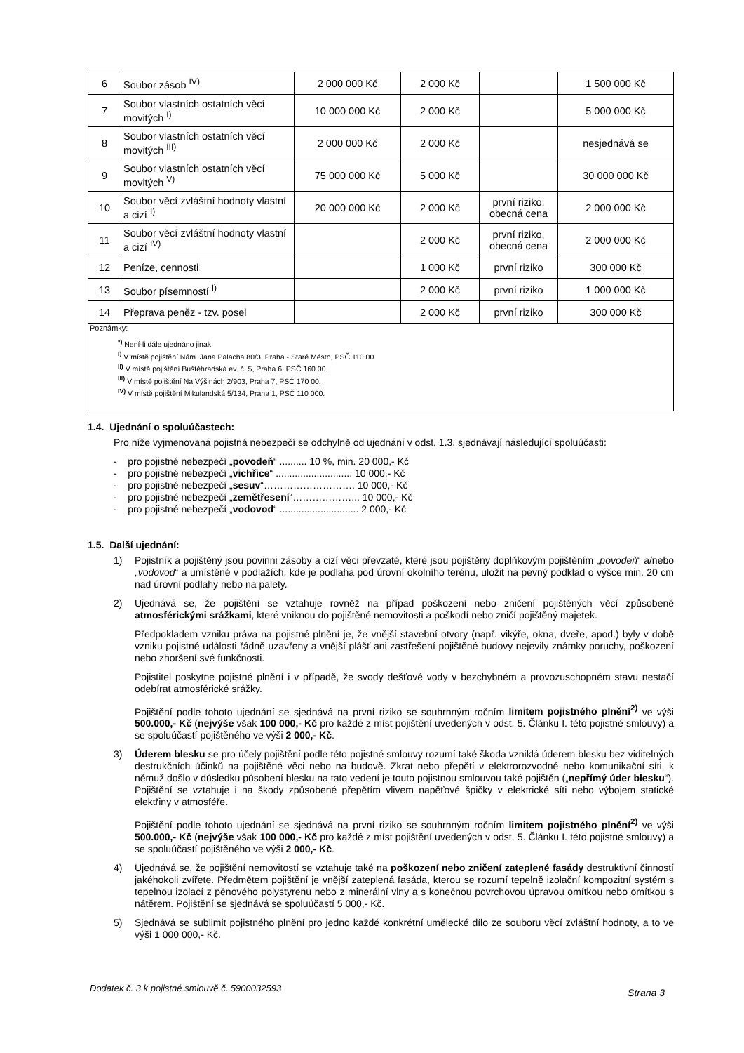| 6 | Soubor zásob <sup>IV)</sup> | 2 000 000 Kč | 2 000 Kč | | 1 500 000 Kč |
| 7 | Soubor vlastních ostatních věcí movitých <sup>I)</sup> | 10 000 000 Kč | 2 000 Kč | | 5 000 000 Kč |
| 8 | Soubor vlastních ostatních věcí movitých <sup>III)</sup> | 2 000 000 Kč | 2 000 Kč | | nesjednává se |
| 9 | Soubor vlastních ostatních věcí movitých <sup>V)</sup> | 75 000 000 Kč | 5 000 Kč | | 30 000 000 Kč |
| 10 | Soubor věcí zvláštní hodnoty vlastní a cizí <sup>I)</sup> | 20 000 000 Kč | 2 000 Kč | první riziko, obecná cena | 2 000 000 Kč |
| 11 | Soubor věcí zvláštní hodnoty vlastní a cizí <sup>IV)</sup> | | 2 000 Kč | první riziko, obecná cena | 2 000 000 Kč |
| 12 | Peníze, cennosti | | 1 000 Kč | první riziko | 300 000 Kč |
| 13 | Soubor písemností <sup>I)</sup> | | 2 000 Kč | první riziko | 1 000 000 Kč |
| 14 | Přeprava peněz - tzv. posel | | 2 000 Kč | první riziko | 300 000 Kč |
| Poznámky: <sup>*)</sup> Není-li dále ujednáno jinak. <sup>I)</sup> V místě pojištění Nám. Jana Palacha 80/3, Praha - Staré Město, PSČ 110 00. <sup>II)</sup> V místě pojištění Buštěhradská ev. č. 5, Praha 6, PSČ 160 00. <sup>III)</sup> V místě pojištění Na Výšinách 2/903, Praha 7, PSČ 170 00. <sup>IV)</sup> V místě pojištění Mikulandská 5/134, Praha 1, PSČ 110 000. | | | | | |
1.4. Ujednání o spoluúčastech:
Pro níže vyjmenovaná pojistná nebezpečí se odchylně od ujednání v odst. 1.3. sjednávají následující spoluúčasti:
- pro pojistné nebezpečí „povodeň“ .......... 10 %, min. 20 000,- Kč
- pro pojistné nebezpečí „vichřice“ ............................ 10 000,- Kč
- pro pojistné nebezpečí „sesuv“………………………. 10 000,- Kč
- pro pojistné nebezpečí „zemětřesení“………………... 10 000,- Kč
- pro pojistné nebezpečí „vodovod“ ............................. 2 000,- Kč
1.5. Další ujednání:
1)
Pojistník a pojištěný jsou povinni zásoby a cizí věci převzaté, které jsou pojištěny doplňkovým pojištěním „povodeň“ a/nebo „vodovod“ a umístěné v podlažích, kde je podlaha pod úrovní okolního terénu, uložit na pevný podklad o výšce min. 20 cm nad úrovní podlahy nebo na palety.
2)
Ujednává se, že pojištění se vztahuje rovněž na případ poškození nebo zničení pojištěných věcí způsobené atmosférickými srážkami, které vniknou do pojištěné nemovitosti a poškodí nebo zničí pojištěný majetek.
Předpokladem vzniku práva na pojistné plnění je, že vnější stavební otvory (např. vikýře, okna, dveře, apod.) byly v době vzniku pojistné události řádně uzavřeny a vnější plášť ani zastřešení pojištěné budovy nejevily známky poruchy, poškození nebo zhoršení své funkčnosti.
Pojistitel poskytne pojistné plnění i v případě, že svody dešťové vody v bezchybném a provozuschopném stavu nestačí odebírat atmosférické srážky.
Pojištění podle tohoto ujednání se sjednává na první riziko se souhrnným ročním limitem pojistného plnění<sup>2)</sup> ve výši 500.000,- Kč (nejvýše však 100 000,- Kč pro každé z míst pojištění uvedených v odst. 5. Článku I. této pojistné smlouvy) a se spoluúčastí pojištěného ve výši 2 000,- Kč.
3)
Úderem blesku se pro účely pojištění podle této pojistné smlouvy rozumí také škoda vzniklá úderem blesku bez viditelných destrukčních účinků na pojištěné věci nebo na budově. Zkrat nebo přepětí v elektrorozvodné nebo komunikační síti, k němuž došlo v důsledku působení blesku na tato vedení je touto pojistnou smlouvou také pojištěn („nepřímý úder blesku“). Pojištění se vztahuje i na škody způsobené přepětím vlivem napěťové špičky v elektrické síti nebo výbojem statické elektřiny v atmosféře.
Pojištění podle tohoto ujednání se sjednává na první riziko se souhrnným ročním limitem pojistného plnění<sup>2)</sup> ve výši 500.000,- Kč (nejvýše však 100 000,- Kč pro každé z míst pojištění uvedených v odst. 5. Článku I. této pojistné smlouvy) a se spoluúčastí pojištěného ve výši 2 000,- Kč.
4)
Ujednává se, že pojištění nemovitostí se vztahuje také na poškození nebo zničení zateplené fasády destruktivní činností jakéhokoli zvířete. Předmětem pojištění je vnější zateplená fasáda, kterou se rozumí tepelně izolační kompozitní systém s tepelnou izolací z pěnového polystyrenu nebo z minerální vlny a s konečnou povrchovou úpravou omítkou nebo omítkou s nátěrem. Pojištění se sjednává se spoluúčastí 5 000,- Kč.
5)
Sjednává se sublimit pojistného plnění pro jedno každé konkrétní umělecké dílo ze souboru věcí zvláštní hodnoty, a to ve výši 1 000 000,- Kč.
Dodatek č. 3 k pojistné smlouvě č. 5900032593 Strana 3